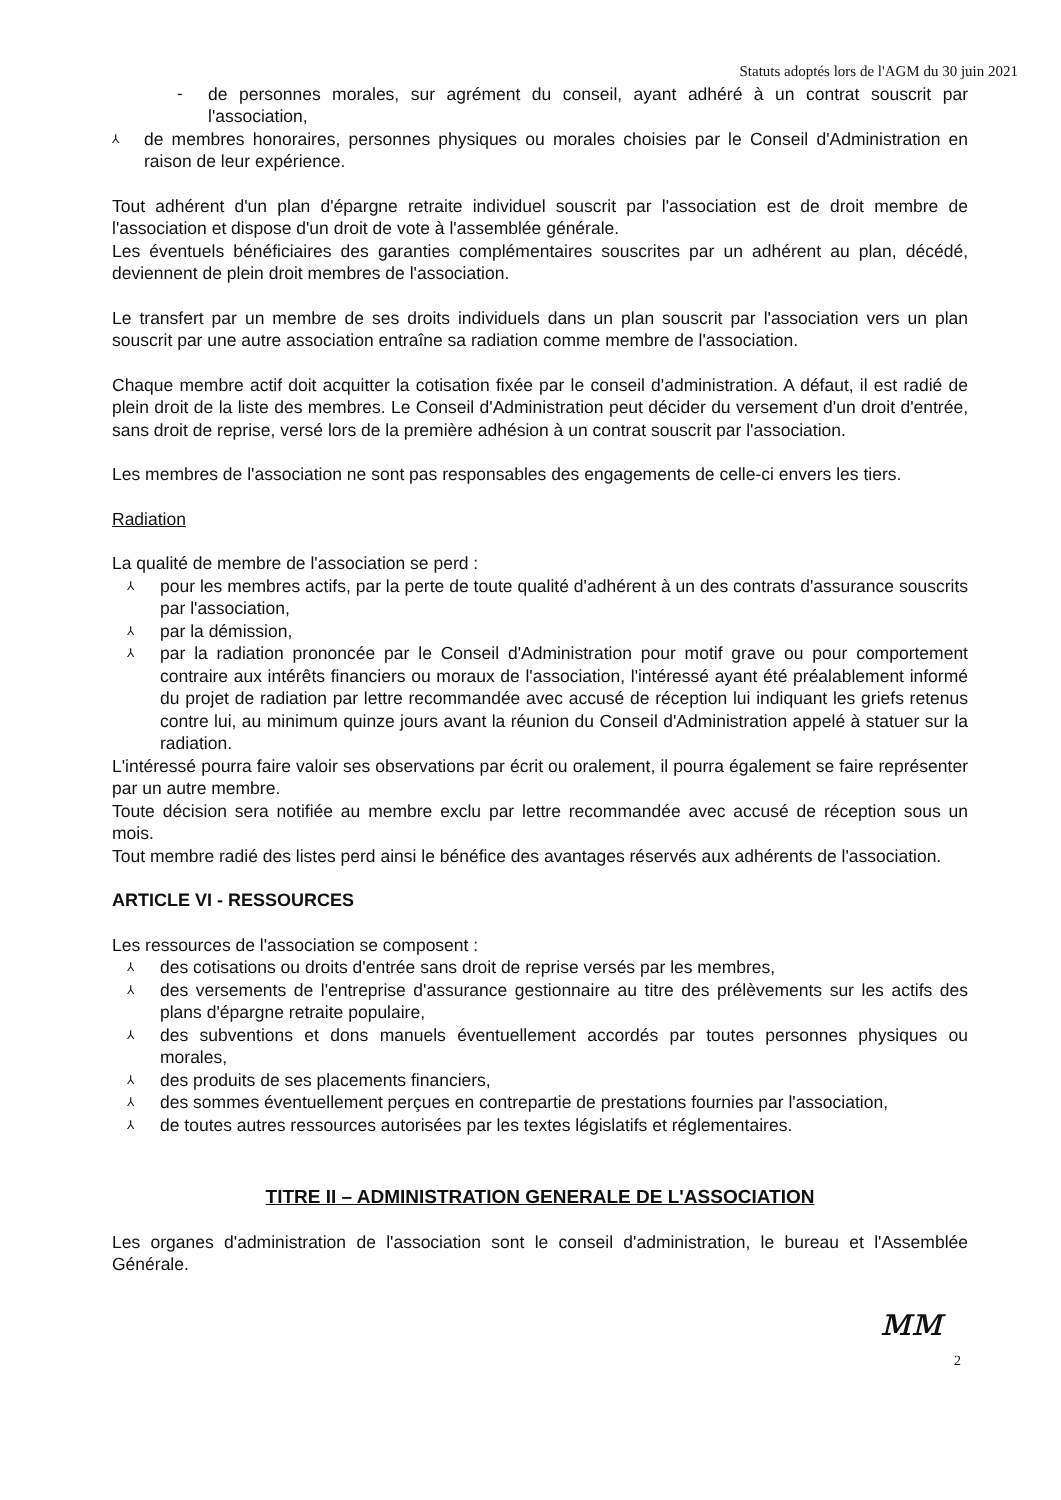Statuts adoptés lors de l'AGM du 30 juin 2021
- de personnes morales, sur agrément du conseil, ayant adhéré à un contrat souscrit par l'association,
⅄ de membres honoraires, personnes physiques ou morales choisies par le Conseil d'Administration en raison de leur expérience.
Tout adhérent d'un plan d'épargne retraite individuel souscrit par l'association est de droit membre de l'association et dispose d'un droit de vote à l'assemblée générale.
Les éventuels bénéficiaires des garanties complémentaires souscrites par un adhérent au plan, décédé, deviennent de plein droit membres de l'association.
Le transfert par un membre de ses droits individuels dans un plan souscrit par l'association vers un plan souscrit par une autre association entraîne sa radiation comme membre de l'association.
Chaque membre actif doit acquitter la cotisation fixée par le conseil d'administration. A défaut, il est radié de plein droit de la liste des membres. Le Conseil d'Administration peut décider du versement d'un droit d'entrée, sans droit de reprise, versé lors de la première adhésion à un contrat souscrit par l'association.
Les membres de l'association ne sont pas responsables des engagements de celle-ci envers les tiers.
Radiation
La qualité de membre de l'association se perd :
⅄ pour les membres actifs, par la perte de toute qualité d'adhérent à un des contrats d'assurance souscrits par l'association,
⅄ par la démission,
⅄ par la radiation prononcée par le Conseil d'Administration pour motif grave ou pour comportement contraire aux intérêts financiers ou moraux de l'association, l'intéressé ayant été préalablement informé du projet de radiation par lettre recommandée avec accusé de réception lui indiquant les griefs retenus contre lui, au minimum quinze jours avant la réunion du Conseil d'Administration appelé à statuer sur la radiation.
L'intéressé pourra faire valoir ses observations par écrit ou oralement, il pourra également se faire représenter par un autre membre.
Toute décision sera notifiée au membre exclu par lettre recommandée avec accusé de réception sous un mois.
Tout membre radié des listes perd ainsi le bénéfice des avantages réservés aux adhérents de l'association.
ARTICLE VI - RESSOURCES
Les ressources de l'association se composent :
⅄ des cotisations ou droits d'entrée sans droit de reprise versés par les membres,
⅄ des versements de l'entreprise d'assurance gestionnaire au titre des prélèvements sur les actifs des plans d'épargne retraite populaire,
⅄ des subventions et dons manuels éventuellement accordés par toutes personnes physiques ou morales,
⅄ des produits de ses placements financiers,
⅄ des sommes éventuellement perçues en contrepartie de prestations fournies par l'association,
⅄ de toutes autres ressources autorisées par les textes législatifs et réglementaires.
TITRE II – ADMINISTRATION GENERALE DE L'ASSOCIATION
Les organes d'administration de l'association sont le conseil d'administration, le bureau et l'Assemblée Générale.
ᴍᴍ
2